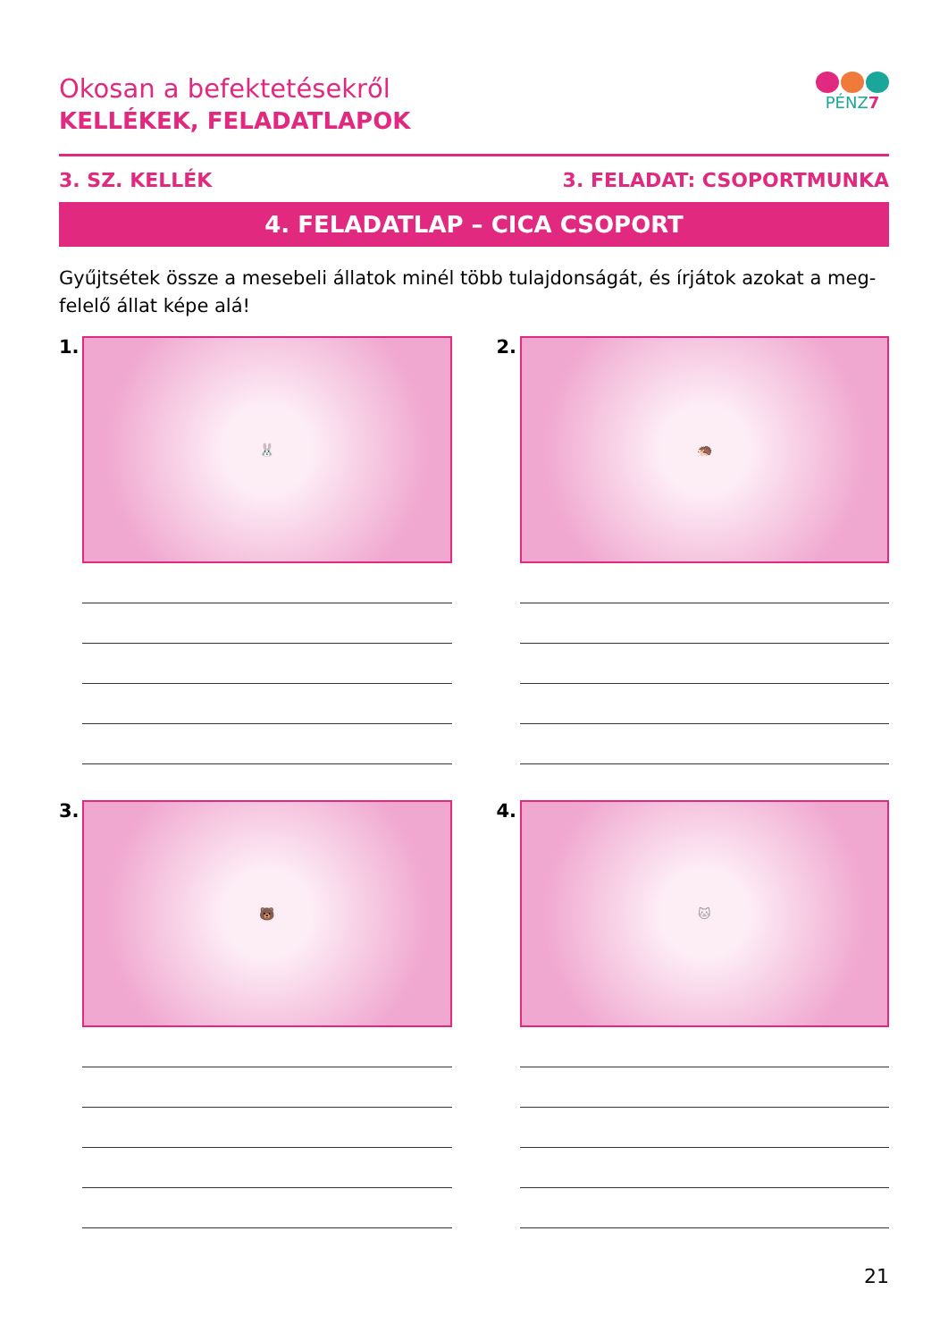Okosan a befektetésekről
KELLÉKEK, FELADATLAPOK
PÉNZ7
3. SZ. KELLÉK 3. FELADAT: CSOPORTMUNKA
4. FELADATLAP – CICA CSOPORT
Gyűjtsétek össze a mesebeli állatok minél több tulajdonságát, és írjátok azokat a meg-felelő állat képe alá!
1.
🐰
2.
🦔
3.
🐻
4.
🐱
21